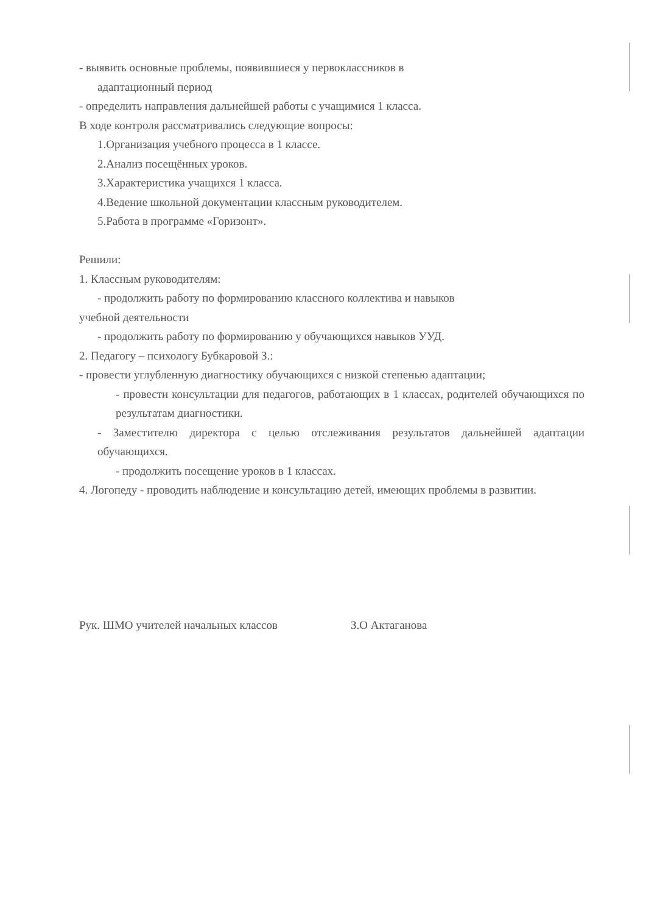- выявить основные проблемы, появившиеся у первоклассников в
адаптационный период
- определить направления дальнейшей работы с учащимися 1 класса.
В ходе контроля рассматривались следующие вопросы:
1.Организация учебного процесса в 1 классе.
2.Анализ посещённых уроков.
3.Характеристика учащихся 1 класса.
4.Ведение школьной документации классным руководителем.
5.Работа в программе «Горизонт».
Решили:
1. Классным руководителям:
- продолжить работу по формированию классного коллектива и навыков
учебной деятельности
- продолжить работу по формированию у обучающихся навыков УУД.
2. Педагогу – психологу Бубкаровой З.:
- провести углубленную диагностику обучающихся с низкой степенью адаптации;
- провести консультации для педагогов, работающих в 1 классах, родителей обучающихся по результатам диагностики.
- Заместителю директора с целью отслеживания результатов дальнейшей адаптации обучающихся.
- продолжить посещение уроков в 1 классах.
4. Логопеду - проводить наблюдение и консультацию детей, имеющих проблемы в развитии.
Рук. ШМО учителей начальных классов З.О Актаганова